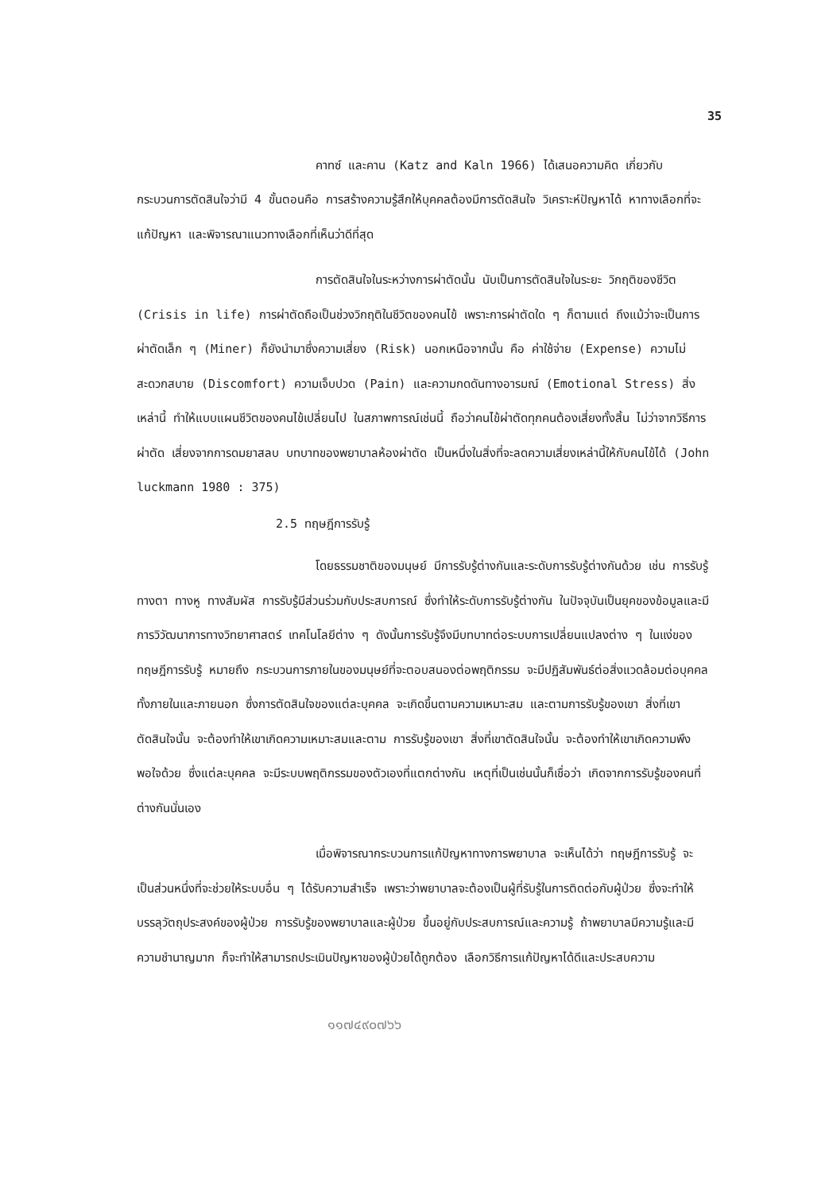35
คาทซ์ และคาน (Katz and Kaln 1966) ได้เสนอความคิด เกี่ยวกับกระบวนการตัดสินใจว่ามี 4 ขั้นตอนคือ การสร้างความรู้สึกให้บุคคลต้องมีการตัดสินใจ วิเคราะห์ปัญหาได้ หาทางเลือกที่จะแก้ปัญหา และพิจารณาแนวทางเลือกที่เห็นว่าดีที่สุด
การตัดสินใจในระหว่างการผ่าตัดนั้น นับเป็นการตัดสินใจในระยะ วิกฤติของชีวิต (Crisis in life) การผ่าตัดถือเป็นช่วงวิกฤติในชีวิตของคนไข้ เพราะการผ่าตัดใด ๆ ก็ตามแต่ ถึงแม้ว่าจะเป็นการผ่าตัดเล็ก ๆ (Miner) ก็ยังนำมาซึ่งความเสี่ยง (Risk) นอกเหนือจากนั้น คือ ค่าใช้จ่าย (Expense) ความไม่สะดวกสบาย (Discomfort) ความเจ็บปวด (Pain) และความกดดันทางอารมณ์ (Emotional Stress) สิ่งเหล่านี้ ทำให้แบบแผนชีวิตของคนไข้เปลี่ยนไป ในสภาพการณ์เช่นนี้ ถือว่าคนไข้ผ่าตัดทุกคนต้องเสี่ยงทั้งสิ้น ไม่ว่าจากวิธีการผ่าตัด เสี่ยงจากการดมยาสลบ บทบาทของพยาบาลห้องผ่าตัด เป็นหนึ่งในสิ่งที่จะลดความเสี่ยงเหล่านี้ให้กับคนไข้ได้ (John luckmann 1980 : 375)
2.5 ทฤษฎีการรับรู้
โดยธรรมชาติของมนุษย์ มีการรับรู้ต่างกันและระดับการรับรู้ต่างกันด้วย เช่น การรับรู้ทางตา ทางหู ทางสัมผัส การรับรู้มีส่วนร่วมกับประสบการณ์ ซึ่งทำให้ระดับการรับรู้ต่างกัน ในปัจจุบันเป็นยุคของข้อมูลและมีการวิวัฒนาการทางวิทยาศาสตร์ เทคโนโลยีต่าง ๆ ดังนั้นการรับรู้จึงมีบทบาทต่อระบบการเปลี่ยนแปลงต่าง ๆ ในแง่ของทฤษฎีการรับรู้ หมายถึง กระบวนการภายในของมนุษย์ที่จะตอบสนองต่อพฤติกรรม จะมีปฏิสัมพันธ์ต่อสิ่งแวดล้อมต่อบุคคล ทั้งภายในและภายนอก ซึ่งการตัดสินใจของแต่ละบุคคล จะเกิดขึ้นตามความเหมาะสม และตามการรับรู้ของเขา สิ่งที่เขาตัดสินใจนั้น จะต้องทำให้เขาเกิดความเหมาะสมและตาม การรับรู้ของเขา สิ่งที่เขาตัดสินใจนั้น จะต้องทำให้เขาเกิดความพึงพอใจด้วย ซึ่งแต่ละบุคคล จะมีระบบพฤติกรรมของตัวเองที่แตกต่างกัน เหตุที่เป็นเช่นนั้นก็เชื่อว่า เกิดจากการรับรู้ของคนที่ต่างกันนั่นเอง
เมื่อพิจารณากระบวนการแก้ปัญหาทางการพยาบาล จะเห็นได้ว่า ทฤษฎีการรับรู้ จะเป็นส่วนหนึ่งที่จะช่วยให้ระบบอื่น ๆ ได้รับความสำเร็จ เพราะว่าพยาบาลจะต้องเป็นผู้ที่รับรู้ในการติดต่อกับผู้ป่วย ซึ่งจะทำให้บรรลุวัตถุประสงค์ของผู้ป่วย การรับรู้ของพยาบาลและผู้ป่วย ขึ้นอยู่กับประสบการณ์และความรู้ ถ้าพยาบาลมีความรู้และมีความชำนาญมาก ก็จะทำให้สามารถประเมินปัญหาของผู้ป่วยได้ถูกต้อง เลือกวิธีการแก้ปัญหาได้ดีและประสบความ
๑๑๗๔๙๐๗๖๖